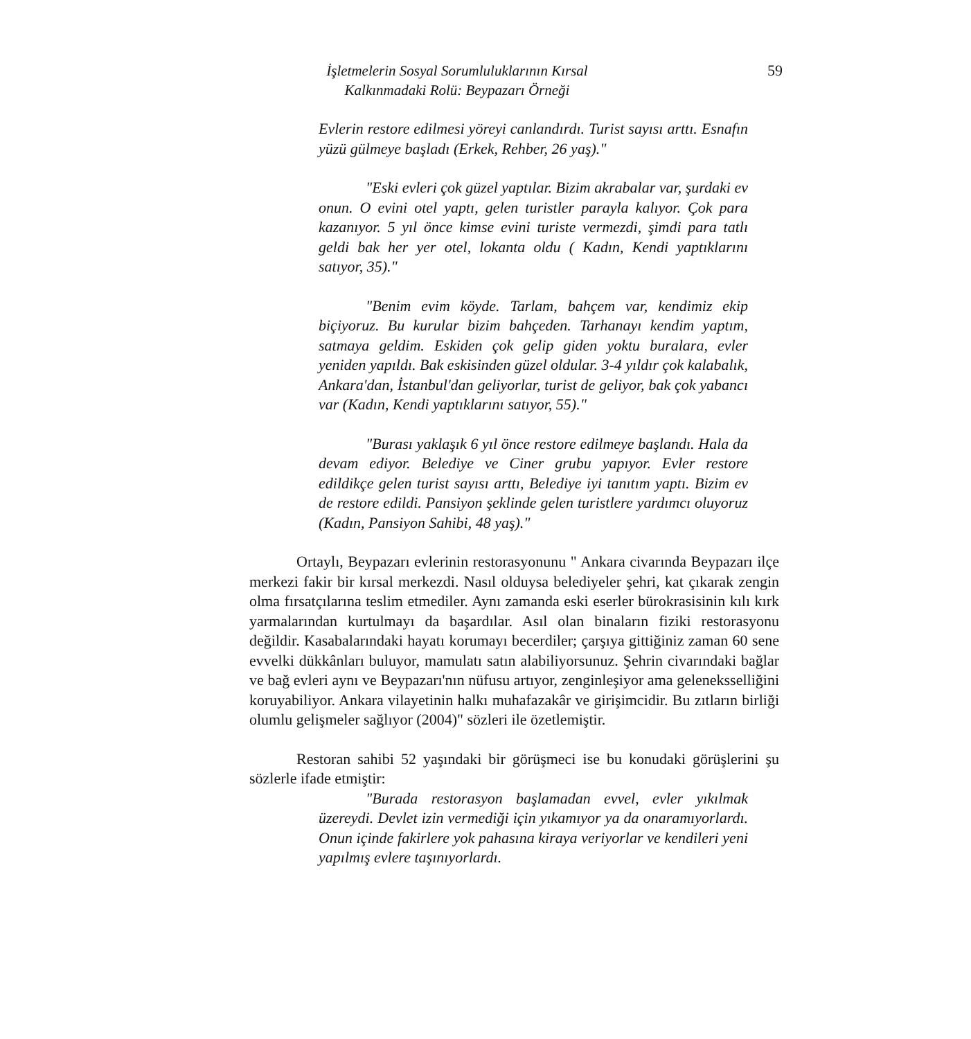İşletmelerin Sosyal Sorumluluklarının Kırsal
Kalkınmadaki Rolü: Beypazarı Örneği
59
Evlerin restore edilmesi yöreyi canlandırdı. Turist sayısı arttı. Esnafın yüzü gülmeye başladı (Erkek, Rehber, 26 yaş)."
"Eski evleri çok güzel yaptılar. Bizim akrabalar var, şurdaki ev onun. O evini otel yaptı, gelen turistler parayla kalıyor. Çok para kazanıyor. 5 yıl önce kimse evini turiste vermezdi, şimdi para tatlı geldi bak her yer otel, lokanta oldu ( Kadın, Kendi yaptıklarını satıyor, 35)."
"Benim evim köyde. Tarlam, bahçem var, kendimiz ekip biçiyoruz. Bu kurular bizim bahçeden. Tarhanayı kendim yaptım, satmaya geldim. Eskiden çok gelip giden yoktu buralara, evler yeniden yapıldı. Bak eskisinden güzel oldular. 3-4 yıldır çok kalabalık, Ankara'dan, İstanbul'dan geliyorlar, turist de geliyor, bak çok yabancı var (Kadın, Kendi yaptıklarını satıyor, 55)."
"Burası yaklaşık 6 yıl önce restore edilmeye başlandı. Hala da devam ediyor. Belediye ve Ciner grubu yapıyor. Evler restore edildikçe gelen turist sayısı arttı, Belediye iyi tanıtım yaptı. Bizim ev de restore edildi. Pansiyon şeklinde gelen turistlere yardımcı oluyoruz (Kadın, Pansiyon Sahibi, 48 yaş)."
Ortaylı, Beypazarı evlerinin restorasyonunu " Ankara civarında Beypazarı ilçe merkezi fakir bir kırsal merkezdi. Nasıl olduysa belediyeler şehri, kat çıkarak zengin olma fırsatçılarına teslim etmediler. Aynı zamanda eski eserler bürokrasisinin kılı kırk yarmalarından kurtulmayı da başardılar. Asıl olan binaların fiziki restorasyonu değildir. Kasabalarındaki hayatı korumayı becerdiler; çarşıya gittiğiniz zaman 60 sene evvelki dükkânları buluyor, mamulatı satın alabiliyorsunuz. Şehrin civarındaki bağlar ve bağ evleri aynı ve Beypazarı'nın nüfusu artıyor, zenginleşiyor ama geleneksselliğini koruyabiliyor. Ankara vilayetinin halkı muhafazakâr ve girişimcidir. Bu zıtların birliği olumlu gelişmeler sağlıyor (2004)" sözleri ile özetlemiştir.
Restoran sahibi 52 yaşındaki bir görüşmeci ise bu konudaki görüşlerini şu sözlerle ifade etmiştir:
"Burada restorasyon başlamadan evvel, evler yıkılmak üzereydi. Devlet izin vermediği için yıkamıyor ya da onaramıyorlardı. Onun içinde fakirlere yok pahasına kiraya veriyorlar ve kendileri yeni yapılmış evlere taşınıyorlardı.